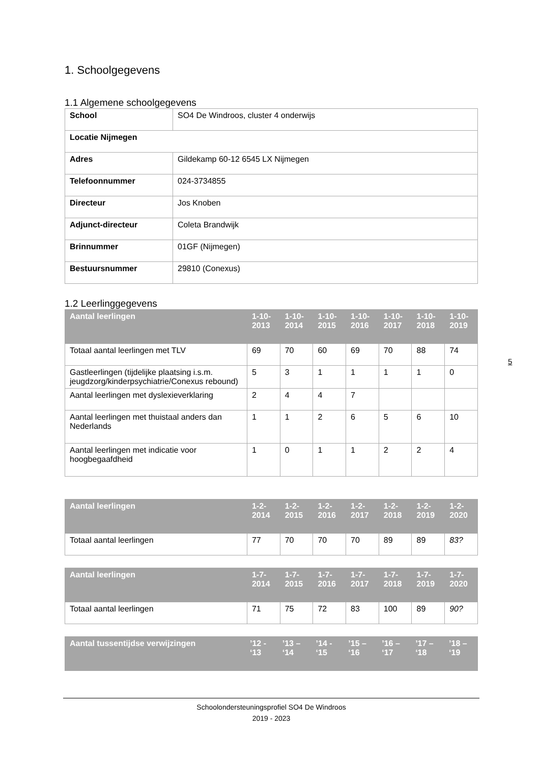1. Schoolgegevens
1.1 Algemene schoolgegevens
| School | SO4 De Windroos, cluster 4 onderwijs |
| Locatie Nijmegen | |
| Adres | Gildekamp 60-12 6545 LX Nijmegen |
| Telefoonnummer | 024-3734855 |
| Directeur | Jos Knoben |
| Adjunct-directeur | Coleta Brandwijk |
| Brinnummer | 01GF (Nijmegen) |
| Bestuursnummer | 29810 (Conexus) |
1.2 Leerlinggegevens
| Aantal leerlingen | 1-10-2013 | 1-10-2014 | 1-10-2015 | 1-10-2016 | 1-10-2017 | 1-10-2018 | 1-10-2019 |
| --- | --- | --- | --- | --- | --- | --- | --- |
| Totaal aantal leerlingen met TLV | 69 | 70 | 60 | 69 | 70 | 88 | 74 |
| Gastleerlingen (tijdelijke plaatsing i.s.m. jeugdzorg/kinderpsychiatrie/Conexus rebound) | 5 | 3 | 1 | 1 | 1 | 1 | 0 |
| Aantal leerlingen met dyslexieverklaring | 2 | 4 | 4 | 7 | | | |
| Aantal leerlingen met thuistaal anders dan Nederlands | 1 | 1 | 2 | 6 | 5 | 6 | 10 |
| Aantal leerlingen met indicatie voor hoogbegaafdheid | 1 | 0 | 1 | 1 | 2 | 2 | 4 |
| Aantal leerlingen | 1-2-2014 | 1-2-2015 | 1-2-2016 | 1-2-2017 | 1-2-2018 | 1-2-2019 | 1-2-2020 |
| --- | --- | --- | --- | --- | --- | --- | --- |
| Totaal aantal leerlingen | 77 | 70 | 70 | 70 | 89 | 89 | 83? |
| Aantal leerlingen | 1-7-2014 | 1-7-2015 | 1-7-2016 | 1-7-2017 | 1-7-2018 | 1-7-2019 | 1-7-2020 |
| --- | --- | --- | --- | --- | --- | --- | --- |
| Totaal aantal leerlingen | 71 | 75 | 72 | 83 | 100 | 89 | 90? |
| Aantal tussentijdse verwijzingen | ’12 - ‘13 | ’13 – ‘14 | ’14 - ‘15 | ’15 – ‘16 | ’16 – ‘17 | ’17 – ‘18 | ’18 – ‘19 |
| --- | --- | --- | --- | --- | --- | --- | --- |
5
Schoolondersteuningsprofiel SO4 De Windroos
2019 - 2023